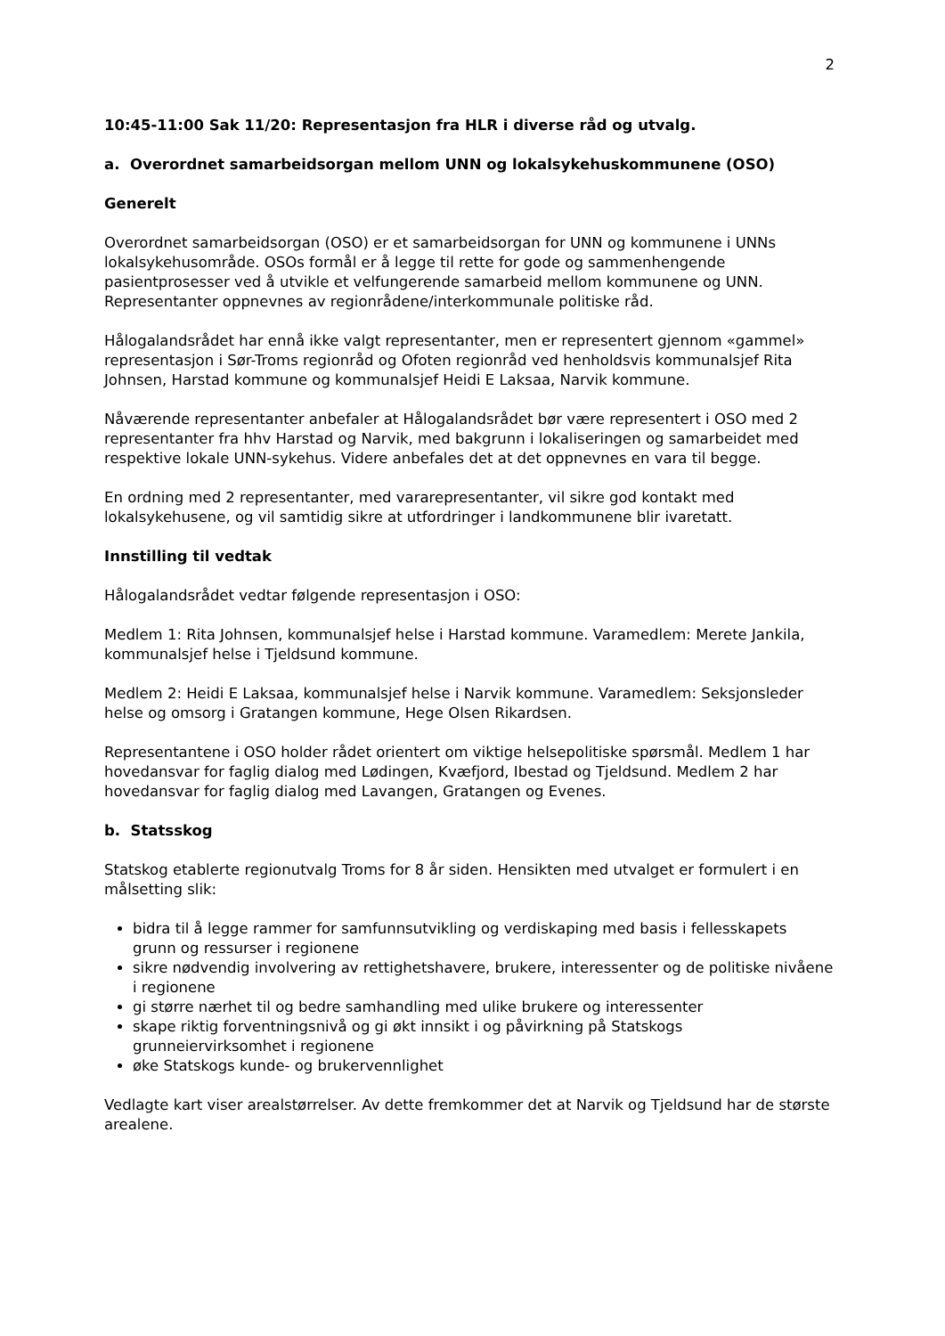2
10:45-11:00 Sak 11/20: Representasjon fra HLR i diverse råd og utvalg.
a. Overordnet samarbeidsorgan mellom UNN og lokalsykehuskommunene (OSO)
Generelt
Overordnet samarbeidsorgan (OSO) er et samarbeidsorgan for UNN og kommunene i UNNs lokalsykehusområde. OSOs formål er å legge til rette for gode og sammenhengende pasientprosesser ved å utvikle et velfungerende samarbeid mellom kommunene og UNN. Representanter oppnevnes av regionrådene/interkommunale politiske råd.
Hålogalandsrådet har ennå ikke valgt representanter, men er representert gjennom «gammel» representasjon i Sør-Troms regionråd og Ofoten regionråd ved henholdsvis kommunalsjef Rita Johnsen, Harstad kommune og kommunalsjef Heidi E Laksaa, Narvik kommune.
Nåværende representanter anbefaler at Hålogalandsrådet bør være representert i OSO med 2 representanter fra hhv Harstad og Narvik, med bakgrunn i lokaliseringen og samarbeidet med respektive lokale UNN-sykehus. Videre anbefales det at det oppnevnes en vara til begge.
En ordning med 2 representanter, med vararepresentanter, vil sikre god kontakt med lokalsykehusene, og vil samtidig sikre at utfordringer i landkommunene blir ivaretatt.
Innstilling til vedtak
Hålogalandsrådet vedtar følgende representasjon i OSO:
Medlem 1: Rita Johnsen, kommunalsjef helse i Harstad kommune. Varamedlem: Merete Jankila, kommunalsjef helse i Tjeldsund kommune.
Medlem 2: Heidi E Laksaa, kommunalsjef helse i Narvik kommune. Varamedlem: Seksjonsleder helse og omsorg i Gratangen kommune, Hege Olsen Rikardsen.
Representantene i OSO holder rådet orientert om viktige helsepolitiske spørsmål. Medlem 1 har hovedansvar for faglig dialog med Lødingen, Kvæfjord, Ibestad og Tjeldsund. Medlem 2 har hovedansvar for faglig dialog med Lavangen, Gratangen og Evenes.
b. Statsskog
Statskog etablerte regionutvalg Troms for 8 år siden. Hensikten med utvalget er formulert i en målsetting slik:
bidra til å legge rammer for samfunnsutvikling og verdiskaping med basis i fellesskapets grunn og ressurser i regionene
sikre nødvendig involvering av rettighetshavere, brukere, interessenter og de politiske nivåene i regionene
gi større nærhet til og bedre samhandling med ulike brukere og interessenter
skape riktig forventningsnivå og gi økt innsikt i og påvirkning på Statskogs grunneiervirksomhet i regionene
øke Statskogs kunde- og brukervennlighet
Vedlagte kart viser arealstørrelser. Av dette fremkommer det at Narvik og Tjeldsund har de største arealene.